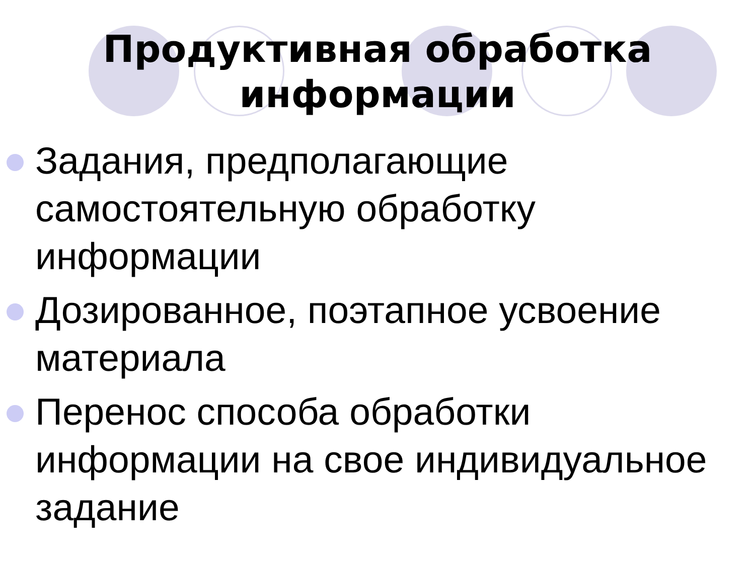Продуктивная обработка
информации
Задания, предполагающие самостоятельную обработку информации
Дозированное, поэтапное усвоение материала
Перенос способа обработки информации на свое индивидуальное задание